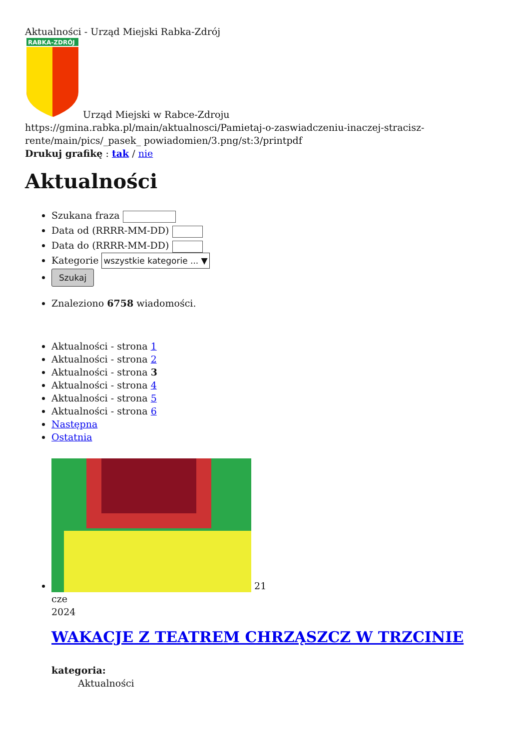Aktualności - Urząd Miejski Rabka-Zdrój
RABKA-ZDRÓJ
Urząd Miejski w Rabce-Zdroju
https://gmina.rabka.pl/main/aktualnosci/Pamietaj-o-zaswiadczeniu-inaczej-stracisz-rente/main/pics/_pasek_ powiadomien/3.png/st:3/printpdf
Drukuj grafikę : tak / nie
Aktualności
Szukana fraza
Data od (RRRR-MM-DD)
Data do (RRRR-MM-DD)
Kategorie wszystkie kategorie ... ▼
Szukaj
Znaleziono 6758 wiadomości.
Aktualności - strona 1
Aktualności - strona 2
Aktualności - strona 3
Aktualności - strona 4
Aktualności - strona 5
Aktualności - strona 6
Następna
Ostatnia
21
cze
2024
WAKACJE Z TEATREM CHRZĄSZCZ W TRZCINIE
kategoria:
Aktualności